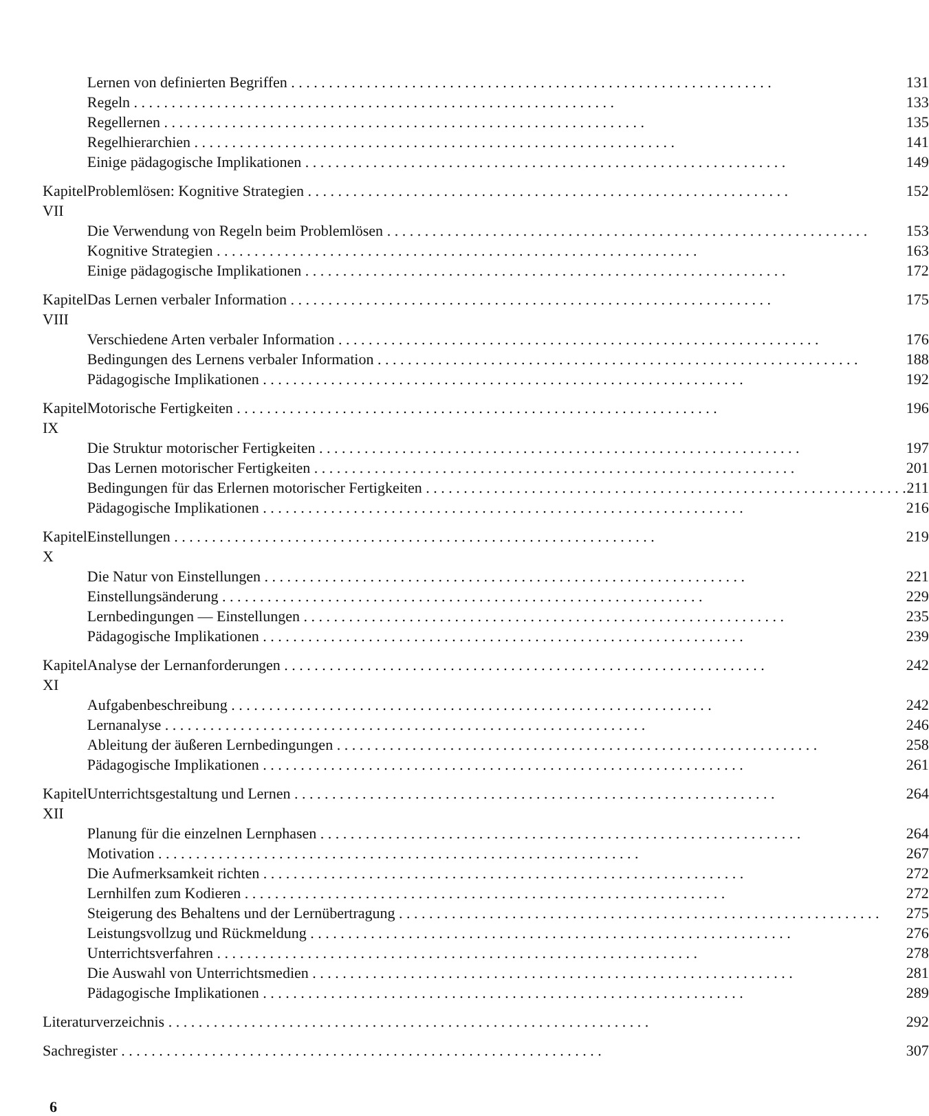| | Lernen von definierten Begriffen | 131 |
| | Regeln | 133 |
| | Regellernen | 135 |
| | Regelhierarchien | 141 |
| | Einige pädagogische Implikationen | 149 |
| Kapitel VII | Problemlösen: Kognitive Strategien | 152 |
| | Die Verwendung von Regeln beim Problemlösen | 153 |
| | Kognitive Strategien | 163 |
| | Einige pädagogische Implikationen | 172 |
| Kapitel VIII | Das Lernen verbaler Information | 175 |
| | Verschiedene Arten verbaler Information | 176 |
| | Bedingungen des Lernens verbaler Information | 188 |
| | Pädagogische Implikationen | 192 |
| Kapitel IX | Motorische Fertigkeiten | 196 |
| | Die Struktur motorischer Fertigkeiten | 197 |
| | Das Lernen motorischer Fertigkeiten | 201 |
| | Bedingungen für das Erlernen motorischer Fertigkeiten | 211 |
| | Pädagogische Implikationen | 216 |
| Kapitel X | Einstellungen | 219 |
| | Die Natur von Einstellungen | 221 |
| | Einstellungsänderung | 229 |
| | Lernbedingungen — Einstellungen | 235 |
| | Pädagogische Implikationen | 239 |
| Kapitel XI | Analyse der Lernanforderungen | 242 |
| | Aufgabenbeschreibung | 242 |
| | Lernanalyse | 246 |
| | Ableitung der äußeren Lernbedingungen | 258 |
| | Pädagogische Implikationen | 261 |
| Kapitel XII | Unterrichtsgestaltung und Lernen | 264 |
| | Planung für die einzelnen Lernphasen | 264 |
| | Motivation | 267 |
| | Die Aufmerksamkeit richten | 272 |
| | Lernhilfen zum Kodieren | 272 |
| | Steigerung des Behaltens und der Lernübertragung | 275 |
| | Leistungsvollzug und Rückmeldung | 276 |
| | Unterrichtsverfahren | 278 |
| | Die Auswahl von Unterrichtsmedien | 281 |
| | Pädagogische Implikationen | 289 |
| Literaturverzeichnis | | 292 |
| Sachregister | | 307 |
6